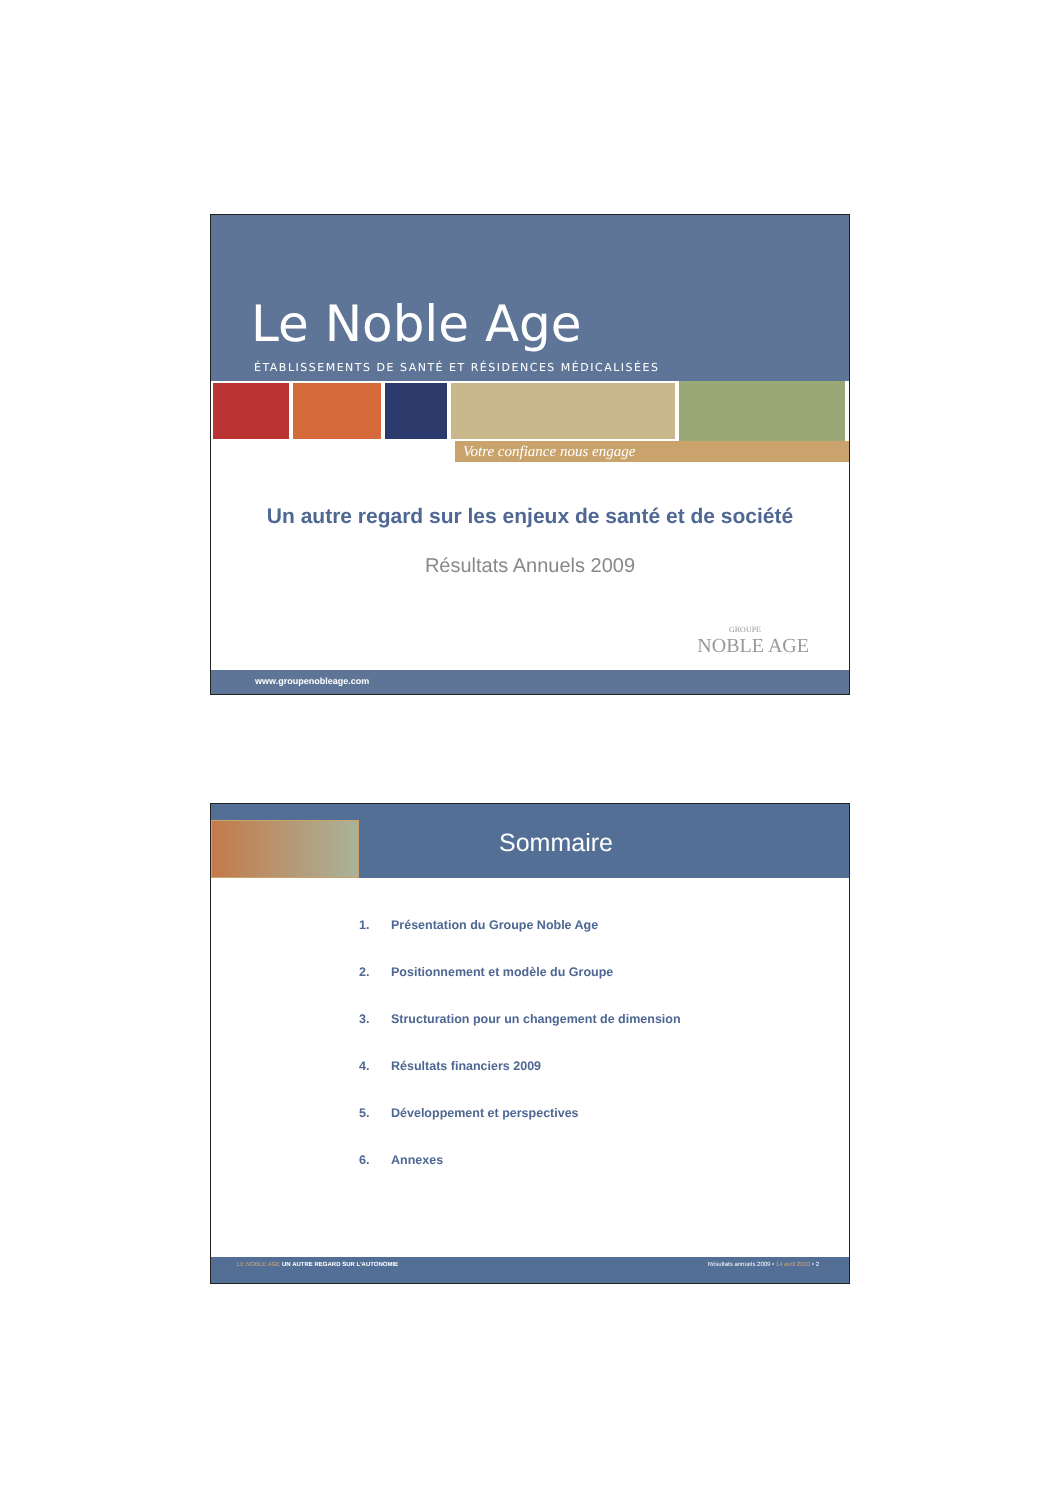Le Noble Age
ÉTABLISSEMENTS DE SANTÉ ET RÉSIDENCES MÉDICALISÉES
Votre confiance nous engage
Un autre regard sur les enjeux de santé et de société
Résultats Annuels 2009
GROUPE
NOBLE AGE
www.groupenobleage.com
Sommaire
1. Présentation du Groupe Noble Age
2. Positionnement et modèle du Groupe
3. Structuration pour un changement de dimension
4. Résultats financiers 2009
5. Développement et perspectives
6. Annexes
LE NOBLE AGE UN AUTRE REGARD SUR L'AUTONOMIE
Résultats annuels 2009 • 14 avril 2010 • 2